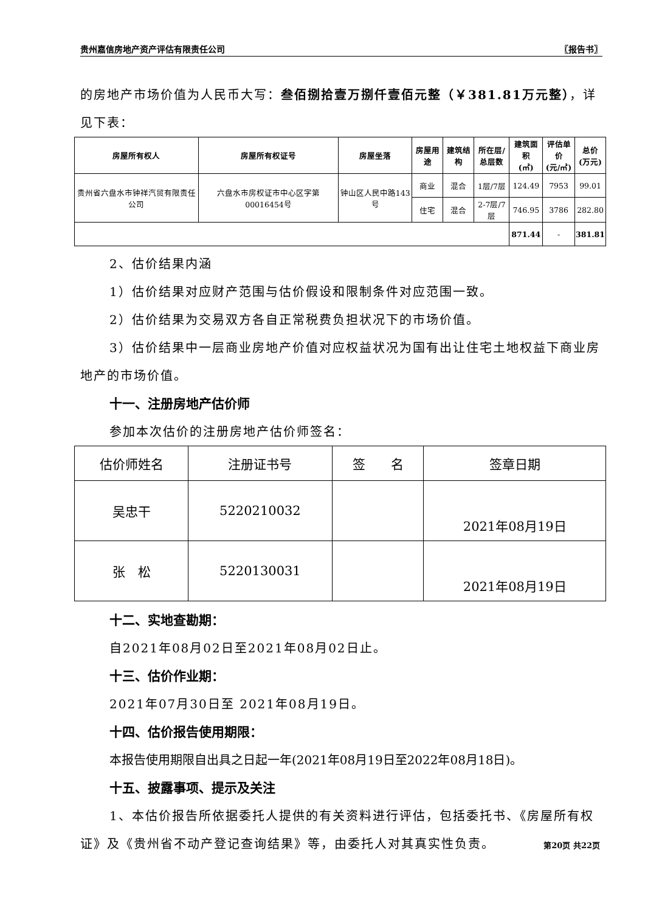贵州嘉信房地产资产评估有限责任公司 〖报告书〗
的房地产市场价值为人民币大写：叁佰捌拾壹万捌仟壹佰元整（￥381.81万元整），详见下表：
| 房屋所有权人 | 房屋所有权证号 | 房屋坐落 | 房屋用途 | 建筑结构 | 所在层/ 总层数 | 建筑面积 (㎡) | 评估单价 (元/㎡) | 总价 (万元) |
| --- | --- | --- | --- | --- | --- | --- | --- | --- |
| 贵州省六盘水市钟祥汽贸有限责任公司 | 六盘水市房权证市中心区字第00016454号 | 钟山区人民中路143号 | 商业 | 混合 | 1层/7层 | 124.49 | 7953 | 99.01 |
| | | | 住宅 | 混合 | 2-7层/7层 | 746.95 | 3786 | 282.80 |
| | | | | | | 871.44 | - | 381.81 |
2、估价结果内涵
1）估价结果对应财产范围与估价假设和限制条件对应范围一致。
2）估价结果为交易双方各自正常税费负担状况下的市场价值。
3）估价结果中一层商业房地产价值对应权益状况为国有出让住宅土地权益下商业房地产的市场价值。
十一、注册房地产估价师
参加本次估价的注册房地产估价师签名：
| 估价师姓名 | 注册证书号 | 签 名 | 签章日期 |
| --- | --- | --- | --- |
| 吴忠干 | 5220210032 | | 2021年08月19日 |
| 张 松 | 5220130031 | | 2021年08月19日 |
十二、实地查勘期：
自2021年08月02日至2021年08月02日止。
十三、估价作业期：
2021年07月30日至 2021年08月19日。
十四、估价报告使用期限：
本报告使用期限自出具之日起一年(2021年08月19日至2022年08月18日)。
十五、披露事项、提示及关注
1、本估价报告所依据委托人提供的有关资料进行评估，包括委托书、《房屋所有权证》及《贵州省不动产登记查询结果》等，由委托人对其真实性负责。
第20页 共22页